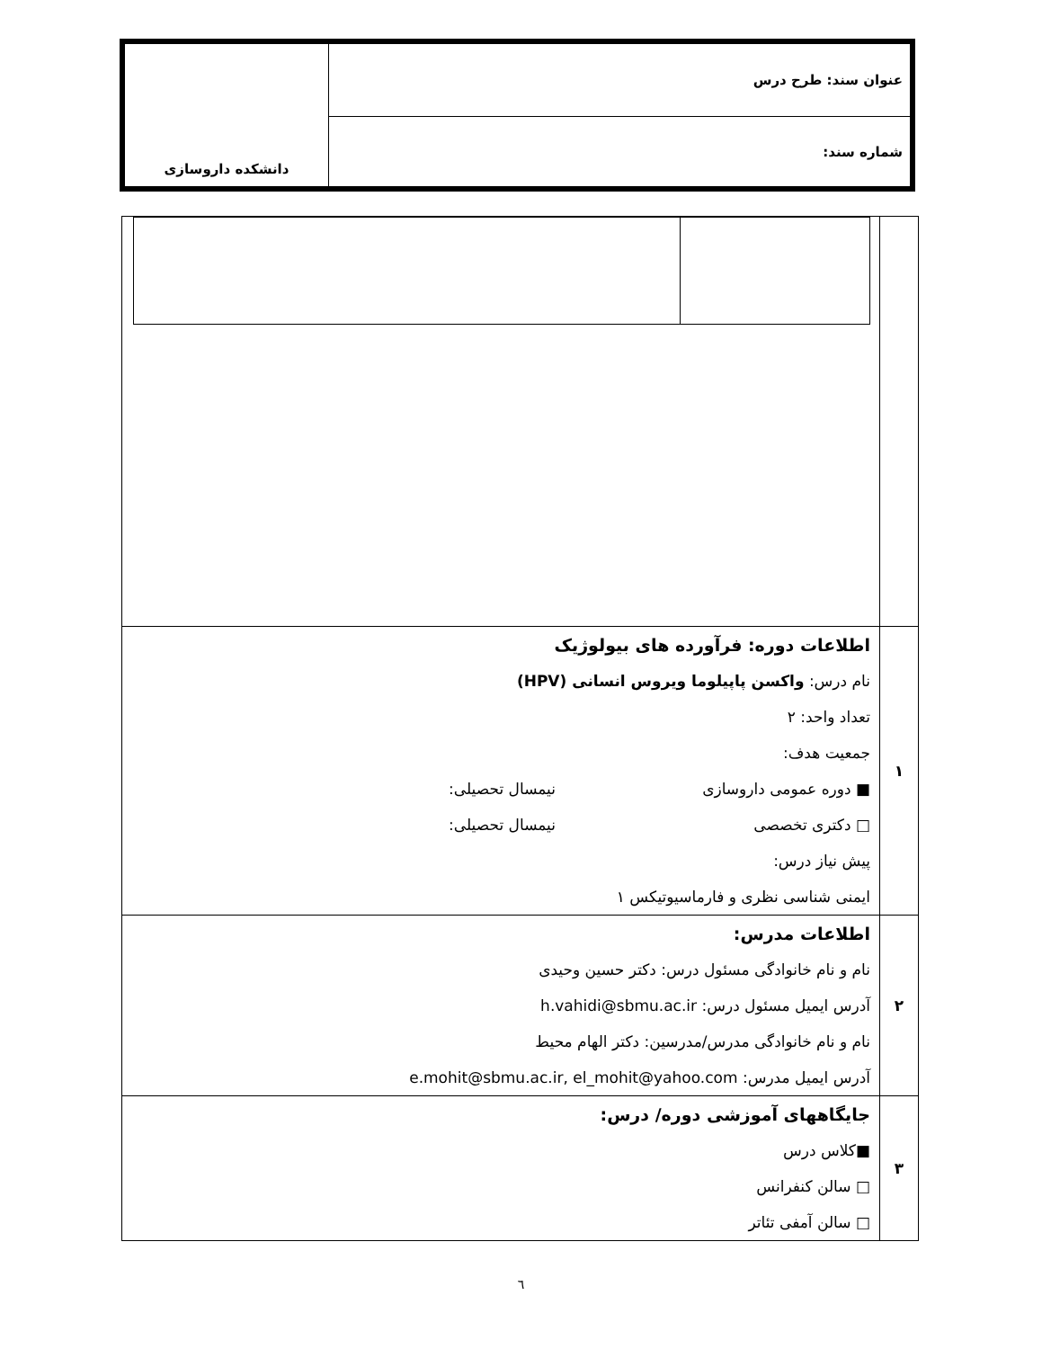| عنوان سند: طرح درس | دانشکده داروسازی |
| شماره سند: | |
| ۱ | اطلاعات دوره: فرآورده های بیولوژیک نام درس: واکسن پاپیلوما ویروس انسانی (HPV) تعداد واحد: ۲ جمعیت هدف: ■ دوره عمومی داروسازی نیمسال تحصیلی: □ دکتری تخصصی نیمسال تحصیلی: پیش نیاز درس: ایمنی شناسی نظری و فارماسیوتیکس ۱ |
| ۲ | اطلاعات مدرس: نام و نام خانوادگی مسئول درس: دکتر حسین وحیدی آدرس ایمیل مسئول درس: h.vahidi@sbmu.ac.ir نام و نام خانوادگی مدرس/مدرسین: دکتر الهام محیط آدرس ایمیل مدرس: e.mohit@sbmu.ac.ir, el_mohit@yahoo.com |
| ۳ | جایگاههای آموزشی دوره/ درس: ■کلاس درس □ سالن کنفرانس □ سالن آمفی تئاتر |
٦